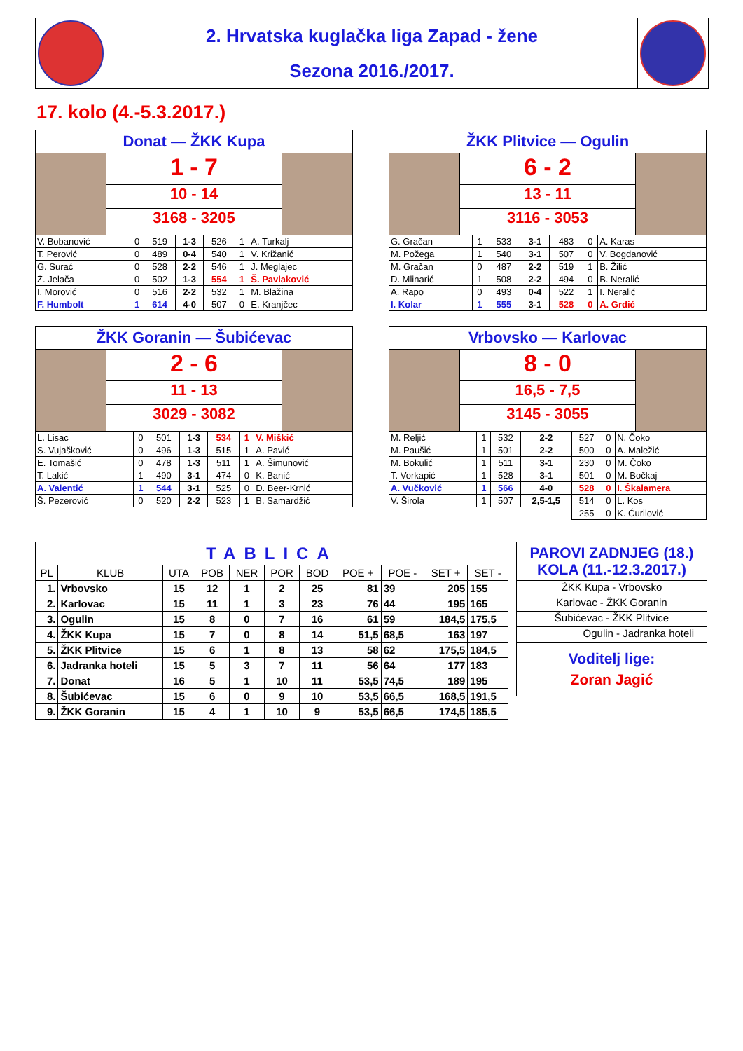2. Hrvatska kuglačka liga Zapad - žene
Sezona 2016./2017.
17. kolo (4.-5.3.2017.)
Donat — ŽKK Kupa
1 - 7
10 - 14
3168 - 3205
| V. Bobanović | 0 | 519 | 1-3 | 526 | 1 | A. Turkalj |
| T. Perović | 0 | 489 | 0-4 | 540 | 1 | V. Križanić |
| G. Surać | 0 | 528 | 2-2 | 546 | 1 | J. Meglajec |
| Ž. Jelača | 0 | 502 | 1-3 | 554 | 1 | Š. Pavlaković |
| I. Morović | 0 | 516 | 2-2 | 532 | 1 | M. Blažina |
| F. Humbolt | 1 | 614 | 4-0 | 507 | 0 | E. Kranjčec |
ŽKK Plitvice — Ogulin
6 - 2
13 - 11
3116 - 3053
| G. Gračan | 1 | 533 | 3-1 | 483 | 0 | A. Karas |
| M. Požega | 1 | 540 | 3-1 | 507 | 0 | V. Bogdanović |
| M. Gračan | 0 | 487 | 2-2 | 519 | 1 | B. Žilić |
| D. Mlinarić | 1 | 508 | 2-2 | 494 | 0 | B. Neralić |
| A. Rapo | 0 | 493 | 0-4 | 522 | 1 | I. Neralić |
| I. Kolar | 1 | 555 | 3-1 | 528 | 0 | A. Grdić |
ŽKK Goranin — Šubićevac
2 - 6
11 - 13
3029 - 3082
| L. Lisac | 0 | 501 | 1-3 | 534 | 1 | V. Miškić |
| S. Vujašković | 0 | 496 | 1-3 | 515 | 1 | A. Pavić |
| E. Tomašić | 0 | 478 | 1-3 | 511 | 1 | A. Šimunović |
| T. Lakić | 1 | 490 | 3-1 | 474 | 0 | K. Banić |
| A. Valentić | 1 | 544 | 3-1 | 525 | 0 | D. Beer-Krnić |
| Š. Pezerović | 0 | 520 | 2-2 | 523 | 1 | B. Samardžić |
Vrbovsko — Karlovac
8 - 0
16,5 - 7,5
3145 - 3055
| M. Reljić | 1 | 532 | 2-2 | 527 | 0 | N. Čoko |
| M. Paušić | 1 | 501 | 2-2 | 500 | 0 | A. Maležić |
| M. Bokulić | 1 | 511 | 3-1 | 230 | 0 | M. Čoko |
| T. Vorkapić | 1 | 528 | 3-1 | 501 | 0 | M. Bočkaj |
| A. Vučković | 1 | 566 | 4-0 | 528 | 0 | I. Škalamera |
| V. Širola | 1 | 507 | 2,5-1,5 | 514 | 0 | L. Kos |
| | | | | 255 | 0 | K. Ćurilović |
| TABLICA | | | | | | | | | | |
| PL | KLUB | UTA | POB | NER | POR | BOD | POE + | POE - | SET + | SET - |
| 1. | Vrbovsko | 15 | 12 | 1 | 2 | 25 | 81 | 39 | 205 | 155 |
| 2. | Karlovac | 15 | 11 | 1 | 3 | 23 | 76 | 44 | 195 | 165 |
| 3. | Ogulin | 15 | 8 | 0 | 7 | 16 | 61 | 59 | 184,5 | 175,5 |
| 4. | ŽKK Kupa | 15 | 7 | 0 | 8 | 14 | 51,5 | 68,5 | 163 | 197 |
| 5. | ŽKK Plitvice | 15 | 6 | 1 | 8 | 13 | 58 | 62 | 175,5 | 184,5 |
| 6. | Jadranka hoteli | 15 | 5 | 3 | 7 | 11 | 56 | 64 | 177 | 183 |
| 7. | Donat | 16 | 5 | 1 | 10 | 11 | 53,5 | 74,5 | 189 | 195 |
| 8. | Šubićevac | 15 | 6 | 0 | 9 | 10 | 53,5 | 66,5 | 168,5 | 191,5 |
| 9. | ŽKK Goranin | 15 | 4 | 1 | 10 | 9 | 53,5 | 66,5 | 174,5 | 185,5 |
PAROVI ZADNJEG (18.)
KOLA (11.-12.3.2017.)
ŽKK Kupa - Vrbovsko
Karlovac - ŽKK Goranin
Šubićevac - ŽKK Plitvice
Ogulin - Jadranka hoteli
Voditelj lige:
Zoran Jagić